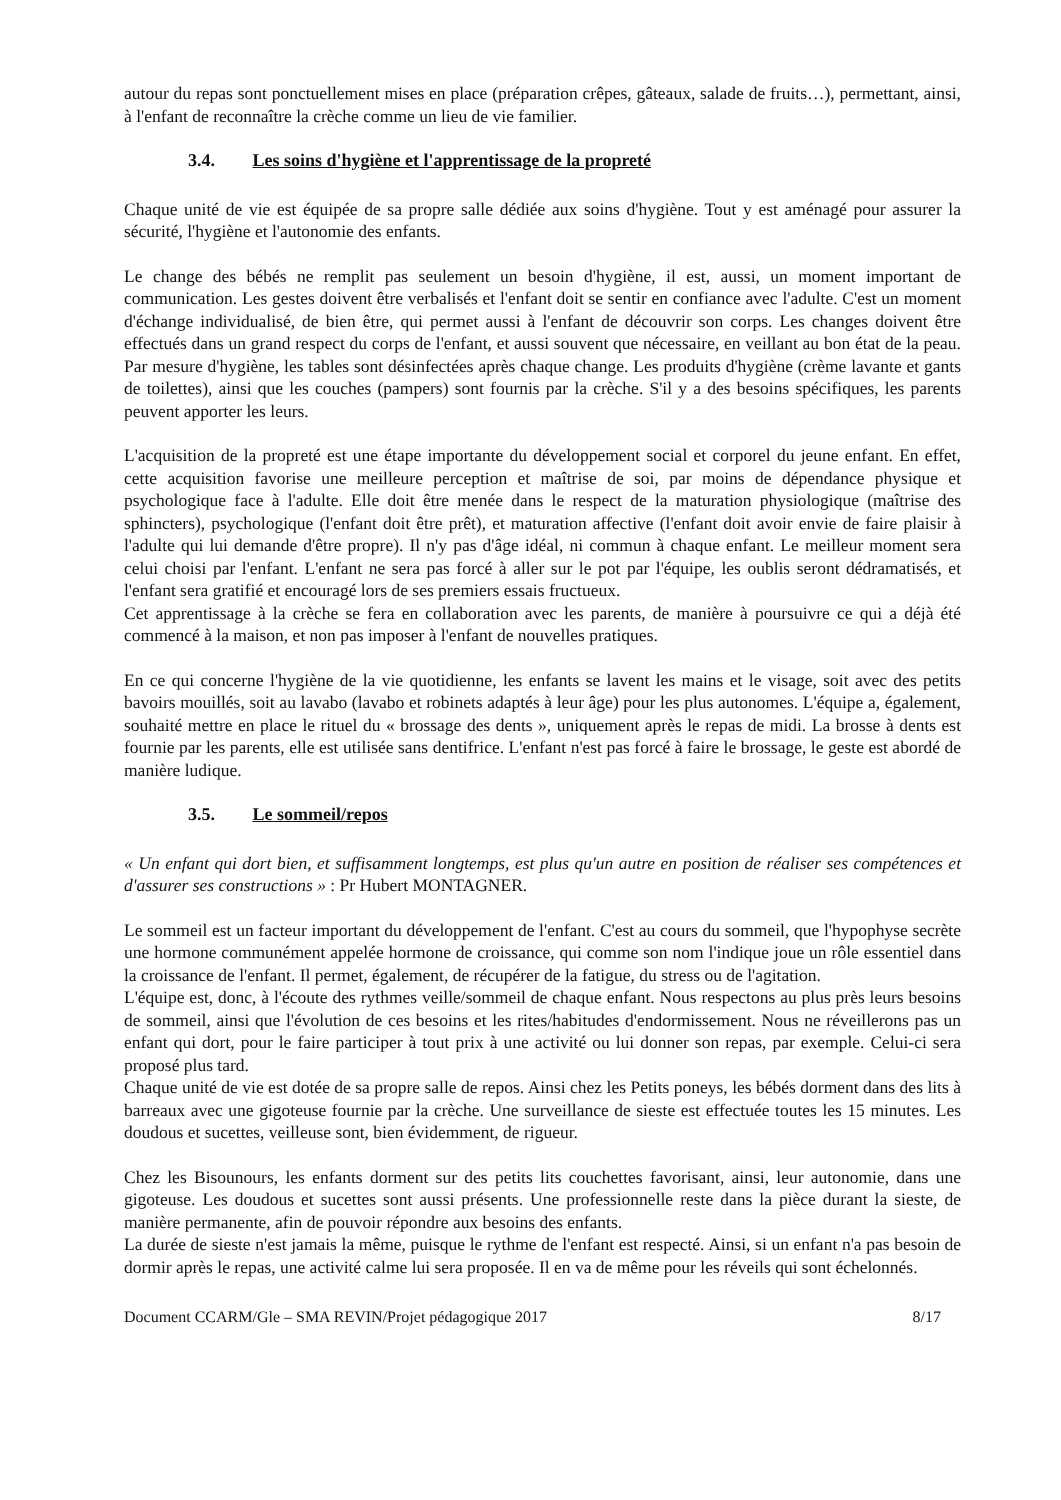autour du repas sont ponctuellement mises en place (préparation crêpes, gâteaux, salade de fruits…), permettant, ainsi, à l'enfant de reconnaître la crèche comme un lieu de vie familier.
3.4. Les soins d'hygiène et l'apprentissage de la propreté
Chaque unité de vie est équipée de sa propre salle dédiée aux soins d'hygiène. Tout y est aménagé pour assurer la sécurité, l'hygiène et l'autonomie des enfants.
Le change des bébés ne remplit pas seulement un besoin d'hygiène, il est, aussi, un moment important de communication. Les gestes doivent être verbalisés et l'enfant doit se sentir en confiance avec l'adulte. C'est un moment d'échange individualisé, de bien être, qui permet aussi à l'enfant de découvrir son corps. Les changes doivent être effectués dans un grand respect du corps de l'enfant, et aussi souvent que nécessaire, en veillant au bon état de la peau. Par mesure d'hygiène, les tables sont désinfectées après chaque change. Les produits d'hygiène (crème lavante et gants de toilettes), ainsi que les couches (pampers) sont fournis par la crèche. S'il y a des besoins spécifiques, les parents peuvent apporter les leurs.
L'acquisition de la propreté est une étape importante du développement social et corporel du jeune enfant. En effet, cette acquisition favorise une meilleure perception et maîtrise de soi, par moins de dépendance physique et psychologique face à l'adulte. Elle doit être menée dans le respect de la maturation physiologique (maîtrise des sphincters), psychologique (l'enfant doit être prêt), et maturation affective (l'enfant doit avoir envie de faire plaisir à l'adulte qui lui demande d'être propre). Il n'y pas d'âge idéal, ni commun à chaque enfant. Le meilleur moment sera celui choisi par l'enfant. L'enfant ne sera pas forcé à aller sur le pot par l'équipe, les oublis seront dédramatisés, et l'enfant sera gratifié et encouragé lors de ses premiers essais fructueux.
Cet apprentissage à la crèche se fera en collaboration avec les parents, de manière à poursuivre ce qui a déjà été commencé à la maison, et non pas imposer à l'enfant de nouvelles pratiques.
En ce qui concerne l'hygiène de la vie quotidienne, les enfants se lavent les mains et le visage, soit avec des petits bavoirs mouillés, soit au lavabo (lavabo et robinets adaptés à leur âge) pour les plus autonomes. L'équipe a, également, souhaité mettre en place le rituel du « brossage des dents », uniquement après le repas de midi. La brosse à dents est fournie par les parents, elle est utilisée sans dentifrice. L'enfant n'est pas forcé à faire le brossage, le geste est abordé de manière ludique.
3.5. Le sommeil/repos
« Un enfant qui dort bien, et suffisamment longtemps, est plus qu'un autre en position de réaliser ses compétences et d'assurer ses constructions » : Pr Hubert MONTAGNER.
Le sommeil est un facteur important du développement de l'enfant. C'est au cours du sommeil, que l'hypophyse secrète une hormone communément appelée hormone de croissance, qui comme son nom l'indique joue un rôle essentiel dans la croissance de l'enfant. Il permet, également, de récupérer de la fatigue, du stress ou de l'agitation.
L'équipe est, donc, à l'écoute des rythmes veille/sommeil de chaque enfant. Nous respectons au plus près leurs besoins de sommeil, ainsi que l'évolution de ces besoins et les rites/habitudes d'endormissement. Nous ne réveillerons pas un enfant qui dort, pour le faire participer à tout prix à une activité ou lui donner son repas, par exemple. Celui-ci sera proposé plus tard.
Chaque unité de vie est dotée de sa propre salle de repos. Ainsi chez les Petits poneys, les bébés dorment dans des lits à barreaux avec une gigoteuse fournie par la crèche. Une surveillance de sieste est effectuée toutes les 15 minutes. Les doudous et sucettes, veilleuse sont, bien évidemment, de rigueur.
Chez les Bisounours, les enfants dorment sur des petits lits couchettes favorisant, ainsi, leur autonomie, dans une gigoteuse. Les doudous et sucettes sont aussi présents. Une professionnelle reste dans la pièce durant la sieste, de manière permanente, afin de pouvoir répondre aux besoins des enfants.
La durée de sieste n'est jamais la même, puisque le rythme de l'enfant est respecté. Ainsi, si un enfant n'a pas besoin de dormir après le repas, une activité calme lui sera proposée. Il en va de même pour les réveils qui sont échelonnés.
Document CCARM/Gle – SMA REVIN/Projet pédagogique 2017 8/17